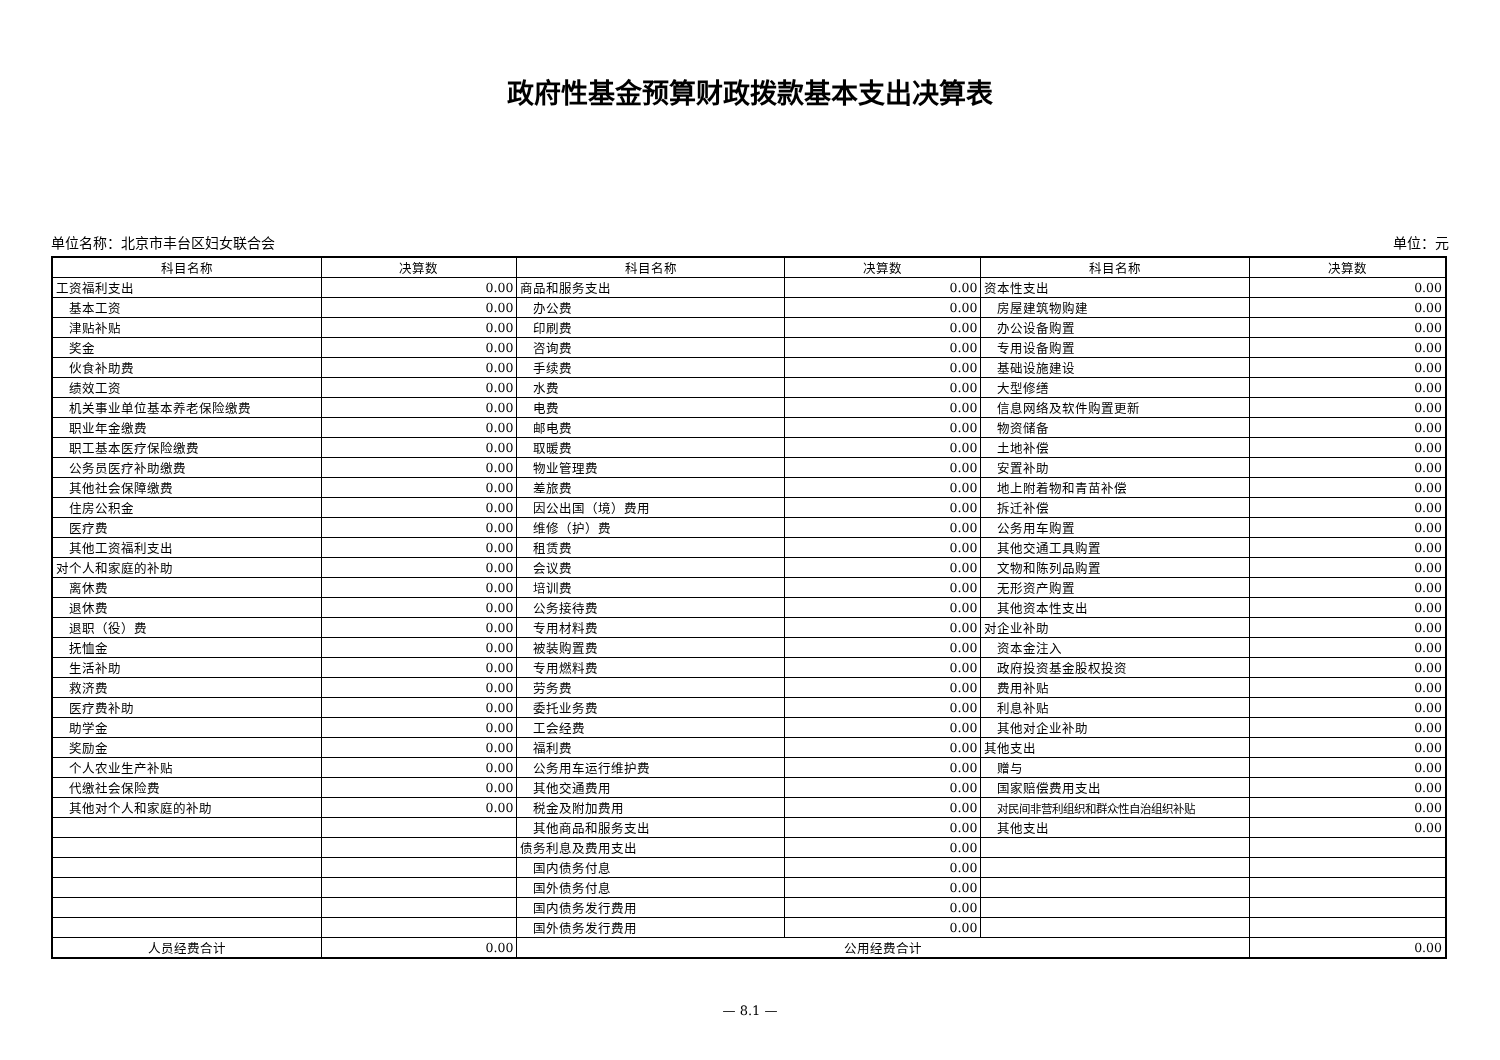政府性基金预算财政拨款基本支出决算表
单位名称：北京市丰台区妇女联合会 单位：元
| 科目名称 | 决算数 | 科目名称 | 决算数 | 科目名称 | 决算数 |
| --- | --- | --- | --- | --- | --- |
| 工资福利支出 | 0.00 | 商品和服务支出 | 0.00 | 资本性支出 | 0.00 |
| 基本工资 | 0.00 | 办公费 | 0.00 | 房屋建筑物购建 | 0.00 |
| 津贴补贴 | 0.00 | 印刷费 | 0.00 | 办公设备购置 | 0.00 |
| 奖金 | 0.00 | 咨询费 | 0.00 | 专用设备购置 | 0.00 |
| 伙食补助费 | 0.00 | 手续费 | 0.00 | 基础设施建设 | 0.00 |
| 绩效工资 | 0.00 | 水费 | 0.00 | 大型修缮 | 0.00 |
| 机关事业单位基本养老保险缴费 | 0.00 | 电费 | 0.00 | 信息网络及软件购置更新 | 0.00 |
| 职业年金缴费 | 0.00 | 邮电费 | 0.00 | 物资储备 | 0.00 |
| 职工基本医疗保险缴费 | 0.00 | 取暖费 | 0.00 | 土地补偿 | 0.00 |
| 公务员医疗补助缴费 | 0.00 | 物业管理费 | 0.00 | 安置补助 | 0.00 |
| 其他社会保障缴费 | 0.00 | 差旅费 | 0.00 | 地上附着物和青苗补偿 | 0.00 |
| 住房公积金 | 0.00 | 因公出国（境）费用 | 0.00 | 拆迁补偿 | 0.00 |
| 医疗费 | 0.00 | 维修（护）费 | 0.00 | 公务用车购置 | 0.00 |
| 其他工资福利支出 | 0.00 | 租赁费 | 0.00 | 其他交通工具购置 | 0.00 |
| 对个人和家庭的补助 | 0.00 | 会议费 | 0.00 | 文物和陈列品购置 | 0.00 |
| 离休费 | 0.00 | 培训费 | 0.00 | 无形资产购置 | 0.00 |
| 退休费 | 0.00 | 公务接待费 | 0.00 | 其他资本性支出 | 0.00 |
| 退职（役）费 | 0.00 | 专用材料费 | 0.00 | 对企业补助 | 0.00 |
| 抚恤金 | 0.00 | 被装购置费 | 0.00 | 资本金注入 | 0.00 |
| 生活补助 | 0.00 | 专用燃料费 | 0.00 | 政府投资基金股权投资 | 0.00 |
| 救济费 | 0.00 | 劳务费 | 0.00 | 费用补贴 | 0.00 |
| 医疗费补助 | 0.00 | 委托业务费 | 0.00 | 利息补贴 | 0.00 |
| 助学金 | 0.00 | 工会经费 | 0.00 | 其他对企业补助 | 0.00 |
| 奖励金 | 0.00 | 福利费 | 0.00 | 其他支出 | 0.00 |
| 个人农业生产补贴 | 0.00 | 公务用车运行维护费 | 0.00 | 赠与 | 0.00 |
| 代缴社会保险费 | 0.00 | 其他交通费用 | 0.00 | 国家赔偿费用支出 | 0.00 |
| 其他对个人和家庭的补助 | 0.00 | 税金及附加费用 | 0.00 | 对民间非营利组织和群众性自治组织补贴 | 0.00 |
| | | 其他商品和服务支出 | 0.00 | 其他支出 | 0.00 |
| | | 债务利息及费用支出 | 0.00 | | |
| | | 国内债务付息 | 0.00 | | |
| | | 国外债务付息 | 0.00 | | |
| | | 国内债务发行费用 | 0.00 | | |
| | | 国外债务发行费用 | 0.00 | | |
| 人员经费合计 | 0.00 | 公用经费合计 | | | 0.00 |
— 8.1 —